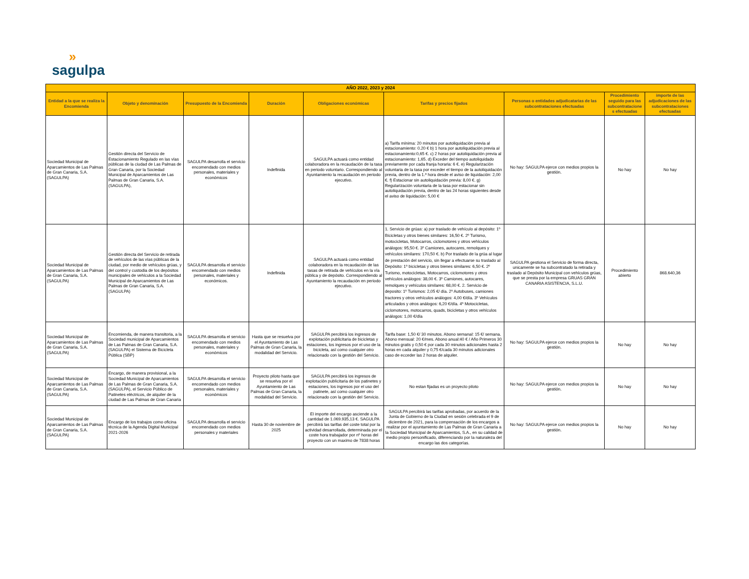»
sagulpa
| AÑO 2022, 2023 y 2024 | | | | | | | | |
| --- | --- | --- | --- | --- | --- | --- | --- | --- |
| Entidad a la que se realiza la Encomienda | Objeto y denominación | Presupuesto de la Encomienda | Duración | Obligaciones económicas | Tarifas y precios fijados | Personas o entidades adjudicatarias de las subcontrataciones efectuadas | Procedimiento seguido para las subcontratacione s efectuadas | importe de las adjudicaciones de las subcontrataciones efectuadas |
| Sociedad Municipal de Aparcamientos de Las Palmas de Gran Canaria, S.A. (SAGULPA) | Gestión directa del Servicio de Estacionamiento Regulado en las vías públicas de la ciudad de Las Palmas de Gran Canaria, por la Sociedad Municipal de Aparcamientos de Las Palmas de Gran Canaria, S.A. (SAGULPA), | SAGULPA desarrolla el servicio encomendado con medios personales, materiales y económicos | Indefinida | SAGULPA actuará como entidad colaboradora en la recaudación de la tasa en periodo voluntario. Correspondiendo al Ayuntamiento la recaudación en periodo ejecutivo. | a) Tarifa mínima: 20 minutos por autoliquidación previa al estacionamiento: 0.20 € b) 1 hora por autoliquidación previa al estacionamiento:0,65 €. c) 2 horas por autoliquidación previa al estacionamiento: 1,65. d) Exceder del tiempo autoliquidado previamente por cada franja horaria: 6 €. e) Regularización voluntaria de la tasa por exceder el tiempo de la autoliquidación previa, dentro de la 1.ª hora desde el aviso de liquidación: 2,00 €. f) Estacionar sin autoliquidación previa: 8,00 €. g) Regularización voluntaria de la tasa por estacionar sin autoliquidación previa, dentro de las 24 horas siguientes desde el aviso de liquidación: 5,00 € | No hay: SAGULPA ejerce con medios propios la gestión. | No hay | No hay |
| Sociedad Municipal de Aparcamientos de Las Palmas de Gran Canaria, S.A. (SAGULPA) | Gestión directa del Servicio de retirada de vehículos de las vías públicas de la ciudad, por medio de vehículos grúas, y del control y custodia de los depósitos municipales de vehículos a la Sociedad Municipal de Aparcamientos de Las Palmas de Gran Canaria, S.A. (SAGULPA) | SAGULPA desarrolla el servicio encomendado con medios personales, materiales y económicos. | Indefinida | SAGULPA actuará como entidad colaboradora en la recaudación de las tasas de retirada de vehículos en la vía pública y de depósito. Correspondiendo al Ayuntamiento la recaudación en periodo ejecutivo. | 1. Servicio de grúas: a) por traslado de vehículo al depósito: 1º Bicicletas y otros bienes similares: 16,50 €. 2º Turismo, motocicletas, Motocarros, ciclomotores y otros vehículos análogos: 95,50 €. 3º Camiones, autocares, remolques y vehículos similares: 170,50 €. b) Por traslado de la grúa al lugar de prestación del servicio, sin llegar a efectuarse su traslado al Depósito: 1º bicicletas y otros bienes similares: 6,50 €. 2º Turismo, motocicletas, Motocarros, ciclomotores y otros vehículos análogos: 38,00 €. 3º Camiones, autocares, remolques y vehículos similares: 68,00 €. 2. Servicio de deposito: 1º Turismos: 2,05 €/ día. 2º Autobuses, camiones tractores y otros vehículos análogos: 4,00 €/día. 3º Vehículos articulados y otros análogos: 6,20 €/día. 4º Motocicletas, ciclomotores, motocarros, quads, bicicletas y otros vehículos análogos: 1,00 €/día | SAGULPA gestiona el Servicio de forma directa, unicamente se ha subcontratado la retirada y traslado al Depósito Municipal con vehículos grúas, que se presta por la empresa GRUAS GRAN CANARIA ASISTENCIA, S.L.U. | Procedimiento abierto | 868.640,36 |
| Sociedad Municipal de Aparcamientos de Las Palmas de Gran Canaria, S.A. (SAGULPA) | Encomienda, de manera transitoria, a la Sociedad municipal de Aparcamientos de Las Palmas de Gran Canaria, S.A. (SAGULPA) el Sistema de Bicicleta Pública (SBP) | SAGULPA desarrolla el servicio encomendado con medios personales, materiales y económicos | Hasta que se resuelva por el Ayuntamiento de Las Palmas de Gran Canaria, la modalidad del Servicio. | SAGULPA percibirá los ingresos de explotación publicitaria de bicicletas y estaciones, los ingresos por el uso de la bicicleta, así como cualquier otro relacionado con la gestión del Servicio. | Tarifa base: 1,50 €/ 30 minutos. Abono semanal: 15 €/ semana. Abono mensual: 20 €/mes. Abono anual:40 € / Año Primeros 30 minutos gratis y 0,50 € por cada 30 minutos adicionales hasta 2 horas en cada alquiler y 0,75 €/cada 30 minutos adicionales caso de ecceder las 2 horas de alquiler. | No hay: SAGULPA ejerce con medios propios la gestión. | No hay | No hay |
| Sociedad Municipal de Aparcamientos de Las Palmas de Gran Canaria, S.A. (SAGULPA) | Encargo, de manera provisional, a la Sociedad Municipal de Aparcamientos de Las Palmas de Gran Canaria, S.A. (SAGULPA), el Servicio Público de Patinetes eléctricos, de alquiler de la ciudad de Las Palmas de Gran Canaria | SAGULPA desarrolla el servicio encomendado con medios personales, materiales y económicos | Proyecto piloto hasta que se resuelva por el Ayuntamiento de Las Palmas de Gran Canaria, la modalidad del Servicio. | SAGULPA percibirá los ingresos de explotación publicitaria de los patinetes y estaciones, los ingresos por el uso del patinete, así como cualquier otro relacionado con la gestión del Servicio. | No estan fijadas es un proyecto piloto | No hay: SAGULPA ejerce con medios propios la gestión. | No hay | No hay |
| Sociedad Municipal de Aparcamientos de Las Palmas de Gran Canaria, S.A. (SAGULPA) | Encargo de los trabajos como oficina técnica de la Agenda Digital Municipal 2021-2026 | SAGULPA desarrolla el servicio encomendado con medios personales y materiales | Hasta 30 de noviembre de 2025 | El importe del encargo asciende a la cantidad de 1.069.935,13 €. SAGULPA percibirá las tarifas del coste total por la actividad desarrollada, determinada por el coste hora trabajador por nº horas del proyecto con un maximo de 7838 horas | SAGULPA percibirá las tarifas aprobadas, por acuerdo de la Junta de Gobierno de la Ciudad en sesión celebrada el 9 de diciembre de 2021, para la compensación de los encargos a realizar por el ayuntamiento de Las Palmas de Gran Canaria a la Sociedad Municipal de Aparcamientos, S.A., en su calidad de medio propio personificado, diferenciando por la naturaleza del encargo las dos categorías. | No hay: SAGULPA ejerce con medios propios la gestión. | No hay | No hay |